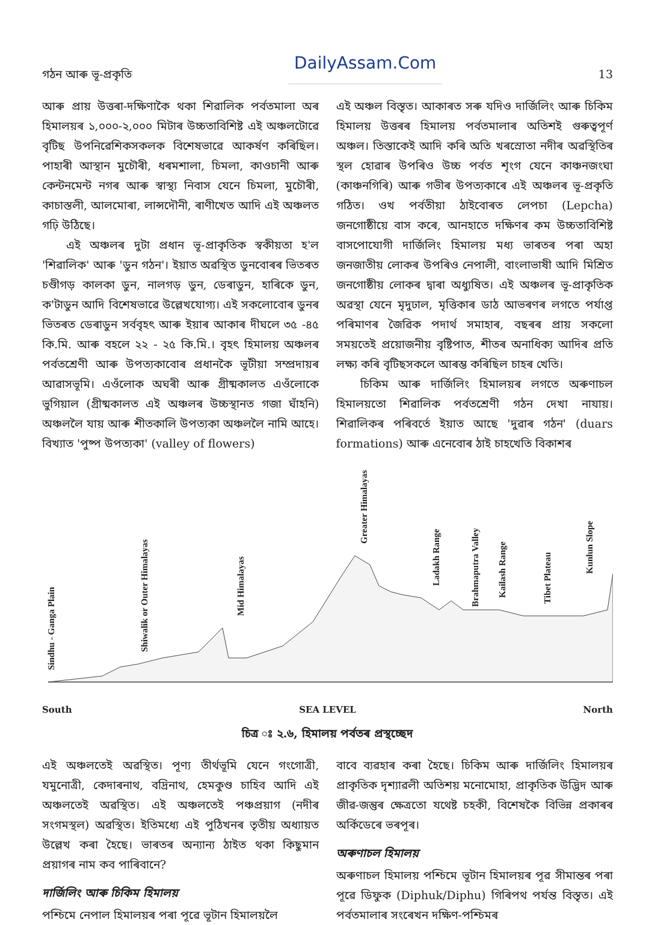গঠন আৰু ভূ-প্ৰকৃতি DailyAssam.Com 13
আৰু প্ৰায় উত্তৰা-দক্ষিণাকৈ থকা শিৱালিক পৰ্বতমালা অৰ হিমালয়ৰ ১,০০০-২,০০০ মিটাৰ উচ্চতাবিশিষ্ট এই অঞ্চলটোৱে বৃটিছ উপনিৱেশিকসকলক বিশেষভাৱে আকৰ্ষণ কৰিছিল। পাহাৰী আস্থান মুচৌৰী, ধৰমশালা, চিমলা, কাওচানী আৰু কেন্টনমেন্ট নগৰ আৰু স্বাস্থ্য নিবাস যেনে চিমলা, মুচৌৰী, কাচাস্তলী, আলমোৰা, লান্সদৌনী, ৰাণীখেত আদি এই অঞ্চলত গঢ়ি উঠিছে।
এই অঞ্চলৰ দুটা প্ৰধান ভূ-প্ৰাকৃতিক স্বকীয়তা হ'ল 'শিৱালিক' আৰু 'ডুন গঠন'। ইয়াত অৱস্থিত ডুনবোৰৰ ভিতৰত চণ্ডীগড় কালকা ডুন, নালগড় ডুন, ডেৰাডুন, হাৰিকে ডুন, ক'টাডুন আদি বিশেষভাৱে উল্লেখযোগ্য। এই সকলোবোৰ ডুনৰ ভিতৰত ডেৰাডুন সৰ্ববৃহৎ আৰু ইয়াৰ আকাৰ দীঘলে ৩৫ -৪৫ কি.মি. আৰু বহলে ২২ - ২৫ কি.মি.। বৃহৎ হিমালয় অঞ্চলৰ পৰ্বতশ্ৰেণী আৰু উপত্যকাবোৰ প্ৰধানকৈ ভূটীয়া সম্প্ৰদায়ৰ আৱাসভূমি। এওঁলোক অঘৰী আৰু গ্ৰীষ্মকালত এওঁলোকে ভুগিয়াল (গ্ৰীষ্মকালত এই অঞ্চলৰ উচ্চস্থানত গজা ঘাঁহনি) অঞ্চললৈ যায় আৰু শীতকালি উপত্যকা অঞ্চললৈ নামি আহে। বিখ্যাত 'পুষ্প উপত্যকা' (valley of flowers)
এই অঞ্চল বিস্তৃত। আকাৰত সৰু যদিও দাৰ্জিলিং আৰু চিকিম হিমালয় উত্তৰৰ হিমালয় পৰ্বতমালাৰ অতিশই গুৰুত্বপূৰ্ণ অঞ্চল। তিস্তাকেই আদি কৰি অতি খৰস্ৰোতা নদীৰ অৱস্থিতিৰ স্থল হোৱাৰ উপৰিও উচ্চ পৰ্বত শৃংগ যেনে কাঞ্চনজংঘা (কাঞ্চনগিৰি) আৰু গভীৰ উপত্যকাৰে এই অঞ্চলৰ ভূ-প্ৰকৃতি গঠিত। ওখ পৰ্বতীয়া ঠাইবোৰত লেপচা (Lepcha) জনগোষ্ঠীয়ে বাস কৰে, আনহাতে দক্ষিণৰ কম উচ্চতাবিশিষ্ট বাসপোযোগী দাৰ্জিলিং হিমালয় মধ্য ভাৰতৰ পৰা অহা জনজাতীয় লোকৰ উপৰিও নেপালী, বাংলাভাষী আদি মিশ্ৰিত জনগোষ্ঠীয় লোকৰ দ্বাৰা অধ্যুষিত। এই অঞ্চলৰ ভূ-প্ৰাকৃতিক অৱস্থা যেনে মৃদুঢাল, মৃত্তিকাৰ ডাঠ আভৰণৰ লগতে পৰ্যাপ্ত পৰিমাণৰ জৈৱিক পদাৰ্থ সমাহাৰ, বছৰৰ প্ৰায় সকলো সময়তেই প্ৰয়োজনীয় বৃষ্টিপাত, শীতৰ অনাধিক্য আদিৰ প্ৰতি লক্ষ্য কৰি বৃটিছসকলে আৰম্ভ কৰিছিল চাহৰ খেতি।
চিকিম আৰু দাৰ্জিলিং হিমালয়ৰ লগতে অৰুণাচল হিমালয়তো শিৱালিক পৰ্বতশ্ৰেণী গঠন দেখা নাযায়। শিৱালিকৰ পৰিবৰ্তে ইয়াত আছে 'দুৱাৰ গঠন' (duars formations) আৰু এনেবোৰ ঠাই চাহখেতি বিকাশৰ
Sindhu - Ganga Plain
Shiwalik or Outer Himalayas
Mid Himalayas
Greater Himalayas
Ladakh Range
Brahmaputra Valley
Kailash Range
Tibet Plateau
Kunlun Slope
South SEA LEVEL North
চিত্ৰ ঃ ২.৬, হিমালয় পৰ্বতৰ প্ৰস্থচ্ছেদ
এই অঞ্চলতেই অৱস্থিত। পূণ্য তীৰ্থভূমি যেনে গংগোত্ৰী, যমুনোত্ৰী, কেদাৰনাথ, বদ্ৰিনাথ, হেমকুণ্ড চাহিব আদি এই অঞ্চলতেই অৱস্থিত। এই অঞ্চলতেই পঞ্চপ্ৰয়াগ (নদীৰ সংগমস্থল) অৱস্থিত। ইতিমধ্যে এই পুঠিখনৰ তৃতীয় অধ্যায়ত উল্লেখ কৰা হৈছে। ভাৰতৰ অন্যান্য ঠাইত থকা কিছুমান প্ৰয়াগৰ নাম কব পাৰিবানে?
দাৰ্জিলিং আৰু চিকিম হিমালয়
পশ্চিমে নেপাল হিমালয়ৰ পৰা পূৱে ভূটান হিমালয়লৈ
বাবে ব্যৱহাৰ কৰা হৈছে। চিকিম আৰু দাৰ্জিলিং হিমালয়ৰ প্ৰাকৃতিক দৃশ্যাৱলী অতিশয় মনোমোহা, প্ৰাকৃতিক উদ্ভিদ আৰু জীৱ-জন্তুৰ ক্ষেত্ৰতো যথেষ্ট চহকী, বিশেষকৈ বিভিন্ন প্ৰকাৰৰ অৰ্কিডেৰে ভৰপূৰ।
অৰুণাচল হিমালয়
অৰুণাচল হিমালয় পশ্চিমে ভূটান হিমালয়ৰ পূৱ সীমান্তৰ পৰা পূৱে ডিফুক (Diphuk/Diphu) গিৰিপথ পৰ্যন্ত বিস্তৃত। এই পৰ্বতমালাৰ সংৰেখন দক্ষিণ-পশ্চিমৰ